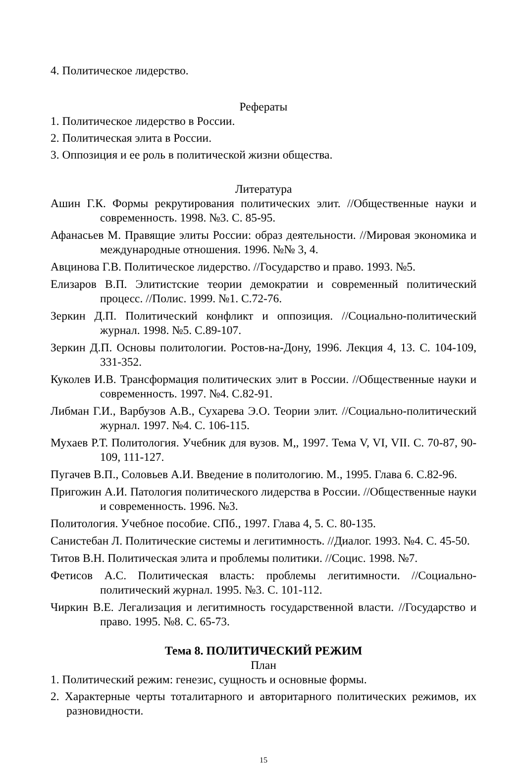4. Политическое лидерство.
Рефераты
1. Политическое лидерство в России.
2. Политическая элита в России.
3. Оппозиция и ее роль в политической жизни общества.
Литература
Ашин Г.К. Формы рекрутирования политических элит. //Общественные науки и современность. 1998. №3. С. 85-95.
Афанасьев М. Правящие элиты России: образ деятельности. //Мировая экономика и международные отношения. 1996. №№ 3, 4.
Авцинова Г.В. Политическое лидерство. //Государство и право. 1993. №5.
Елизаров В.П. Элитистские теории демократии и современный политический процесс. //Полис. 1999. №1. С.72-76.
Зеркин Д.П. Политический конфликт и оппозиция. //Социально-политический журнал. 1998. №5. С.89-107.
Зеркин Д.П. Основы политологии. Ростов-на-Дону, 1996. Лекция 4, 13. С. 104-109, 331-352.
Куколев И.В. Трансформация политических элит в России. //Общественные науки и современность. 1997. №4. С.82-91.
Либман Г.И., Варбузов А.В., Сухарева Э.О. Теории элит. //Социально-политический журнал. 1997. №4. С. 106-115.
Мухаев Р.Т. Политология. Учебник для вузов. М,, 1997. Тема V, VI, VII. С. 70-87, 90-109, 111-127.
Пугачев В.П., Соловьев А.И. Введение в политологию. М., 1995. Глава 6. С.82-96.
Пригожин А.И. Патология политического лидерства в России. //Общественные науки и современность. 1996. №3.
Политология. Учебное пособие. СПб., 1997. Глава 4, 5. С. 80-135.
Санистебан Л. Политические системы и легитимность. //Диалог. 1993. №4. С. 45-50.
Титов В.Н. Политическая элита и проблемы политики. //Социс. 1998. №7.
Фетисов А.С. Политическая власть: проблемы легитимности. //Социально-политический журнал. 1995. №3. С. 101-112.
Чиркин В.Е. Легализация и легитимность государственной власти. //Государство и право. 1995. №8. С. 65-73.
Тема 8. ПОЛИТИЧЕСКИЙ РЕЖИМ
План
1. Политический режим: генезис, сущность и основные формы.
2. Характерные черты тоталитарного и авторитарного политических режимов, их разновидности.
15